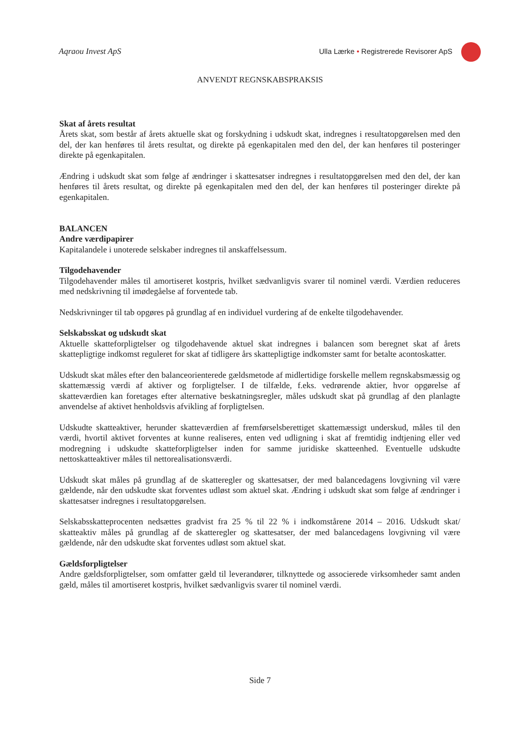Aqraou Invest ApS
Ulla Lærke • Registrerede Revisorer ApS
ANVENDT REGNSKABSPRAKSIS
Skat af årets resultat
Årets skat, som består af årets aktuelle skat og forskydning i udskudt skat, indregnes i resultatopgørelsen med den del, der kan henføres til årets resultat, og direkte på egenkapitalen med den del, der kan henføres til posteringer direkte på egenkapitalen.
Ændring i udskudt skat som følge af ændringer i skattesatser indregnes i resultatopgørelsen med den del, der kan henføres til årets resultat, og direkte på egenkapitalen med den del, der kan henføres til posteringer direkte på egenkapitalen.
BALANCEN
Andre værdipapirer
Kapitalandele i unoterede selskaber indregnes til anskaffelsessum.
Tilgodehavender
Tilgodehavender måles til amortiseret kostpris, hvilket sædvanligvis svarer til nominel værdi. Værdien reduceres med nedskrivning til imødegåelse af forventede tab.
Nedskrivninger til tab opgøres på grundlag af en individuel vurdering af de enkelte tilgodehavender.
Selskabsskat og udskudt skat
Aktuelle skatteforpligtelser og tilgodehavende aktuel skat indregnes i balancen som beregnet skat af årets skattepligtige indkomst reguleret for skat af tidligere års skattepligtige indkomster samt for betalte acontoskatter.
Udskudt skat måles efter den balanceorienterede gældsmetode af midlertidige forskelle mellem regnskabsmæssig og skattemæssig værdi af aktiver og forpligtelser. I de tilfælde, f.eks. vedrørende aktier, hvor opgørelse af skatteværdien kan foretages efter alternative beskatningsregler, måles udskudt skat på grundlag af den planlagte anvendelse af aktivet henholdsvis afvikling af forpligtelsen.
Udskudte skatteaktiver, herunder skatteværdien af fremførselsberettiget skattemæssigt underskud, måles til den værdi, hvortil aktivet forventes at kunne realiseres, enten ved udligning i skat af fremtidig indtjening eller ved modregning i udskudte skatteforpligtelser inden for samme juridiske skatteenhed. Eventuelle udskudte nettoskatteaktiver måles til nettorealisationsværdi.
Udskudt skat måles på grundlag af de skatteregler og skattesatser, der med balancedagens lovgivning vil være gældende, når den udskudte skat forventes udløst som aktuel skat. Ændring i udskudt skat som følge af ændringer i skattesatser indregnes i resultatopgørelsen.
Selskabsskatteprocenten nedsættes gradvist fra 25 % til 22 % i indkomstårene 2014 – 2016. Udskudt skat/ skatteaktiv måles på grundlag af de skatteregler og skattesatser, der med balancedagens lovgivning vil være gældende, når den udskudte skat forventes udløst som aktuel skat.
Gældsforpligtelser
Andre gældsforpligtelser, som omfatter gæld til leverandører, tilknyttede og associerede virksomheder samt anden gæld, måles til amortiseret kostpris, hvilket sædvanligvis svarer til nominel værdi.
Side 7